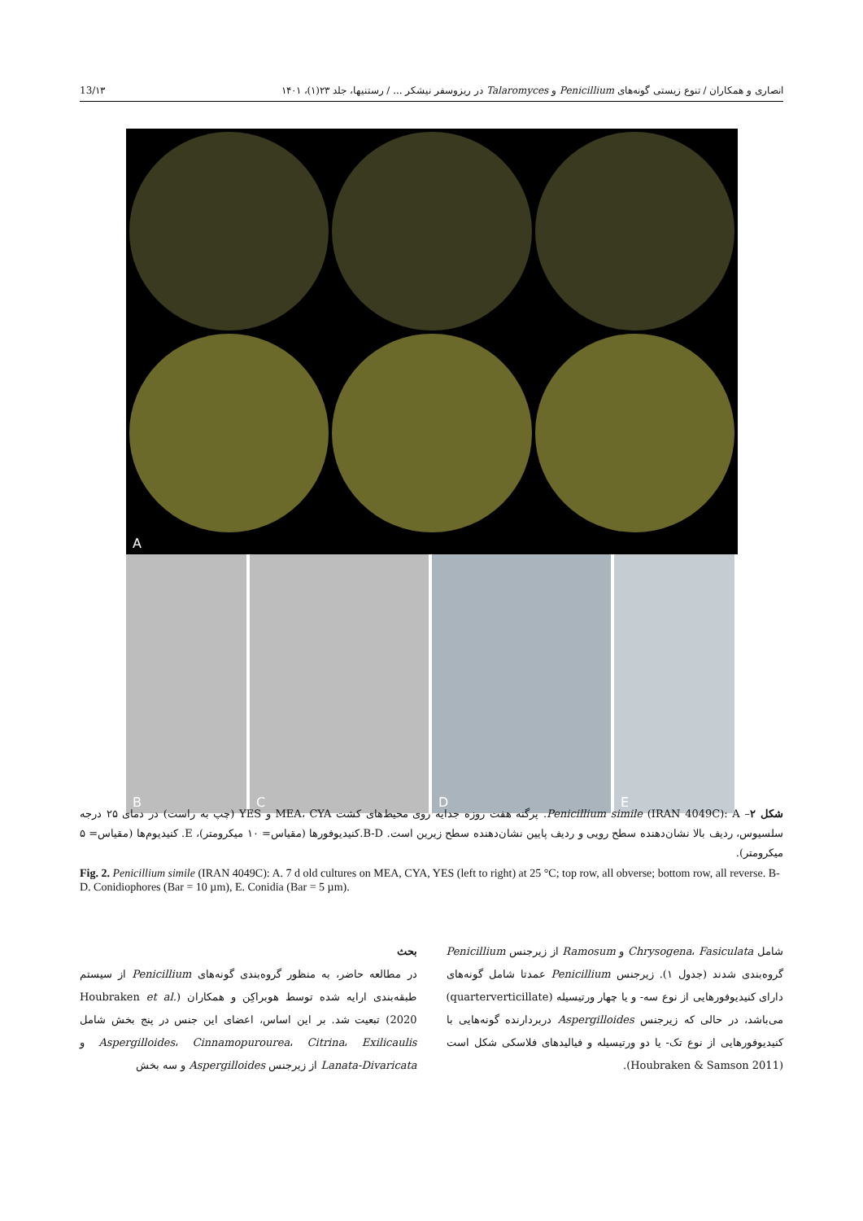13/۱۳ انصاری و همکاران / تنوع زیستی گونه‌های Penicillium و Talaromyces در ریزوسفر نیشکر ... / رستنیها، جلد ۲۳(۱)، ۱۴۰۱
A
B
C
D
E
شکل ۲– Penicillium simile (IRAN 4049C): A. پرگنه هفت روزه جدایه روی محیط‌های کشت MEA، CYA و YES (چپ به راست) در دمای ۲۵ درجه سلسیوس، ردیف بالا نشان‌دهنده سطح رویی و ردیف پایین نشان‌دهنده سطح زیرین است. B-D.کنیدیوفورها (مقیاس= ۱۰ میکرومتر)، E. کنیدیوم‌ها (مقیاس= ۵ میکرومتر).
Fig. 2. Penicillium simile (IRAN 4049C): A. 7 d old cultures on MEA, CYA, YES (left to right) at 25 °C; top row, all obverse; bottom row, all reverse. B-D. Conidiophores (Bar = 10 µm), E. Conidia (Bar = 5 µm).
بحث
در مطالعه حاضر، به منظور گروه‌بندی گونه‌های Penicillium از سیستم طبقه‌بندی ارایه شده توسط هوبراکِن و همکاران (Houbraken et al. 2020) تبعیت شد. بر این اساس، اعضای این جنس در پنج بخش شامل Aspergilloides، Cinnamopurourea، Citrina، Exilicaulis و Lanata-Divaricata از زیرجنس Aspergilloides و سه بخش
شامل Chrysogena، Fasiculata و Ramosum از زیرجنس Penicillium گروه‌بندی شدند (جدول ۱). زیرجنس Penicillium عمدتا شامل گونه‌های دارای کنیدیوفورهایی از نوع سه- و یا چهار ورتیسیله (quarterverticillate) می‌باشد، در حالی که زیرجنس Aspergilloides دربردارنده گونه‌هایی با کنیدیوفورهایی از نوع تک- یا دو ورتیسیله و فیالیدهای فلاسکی شکل است (Houbraken & Samson 2011).